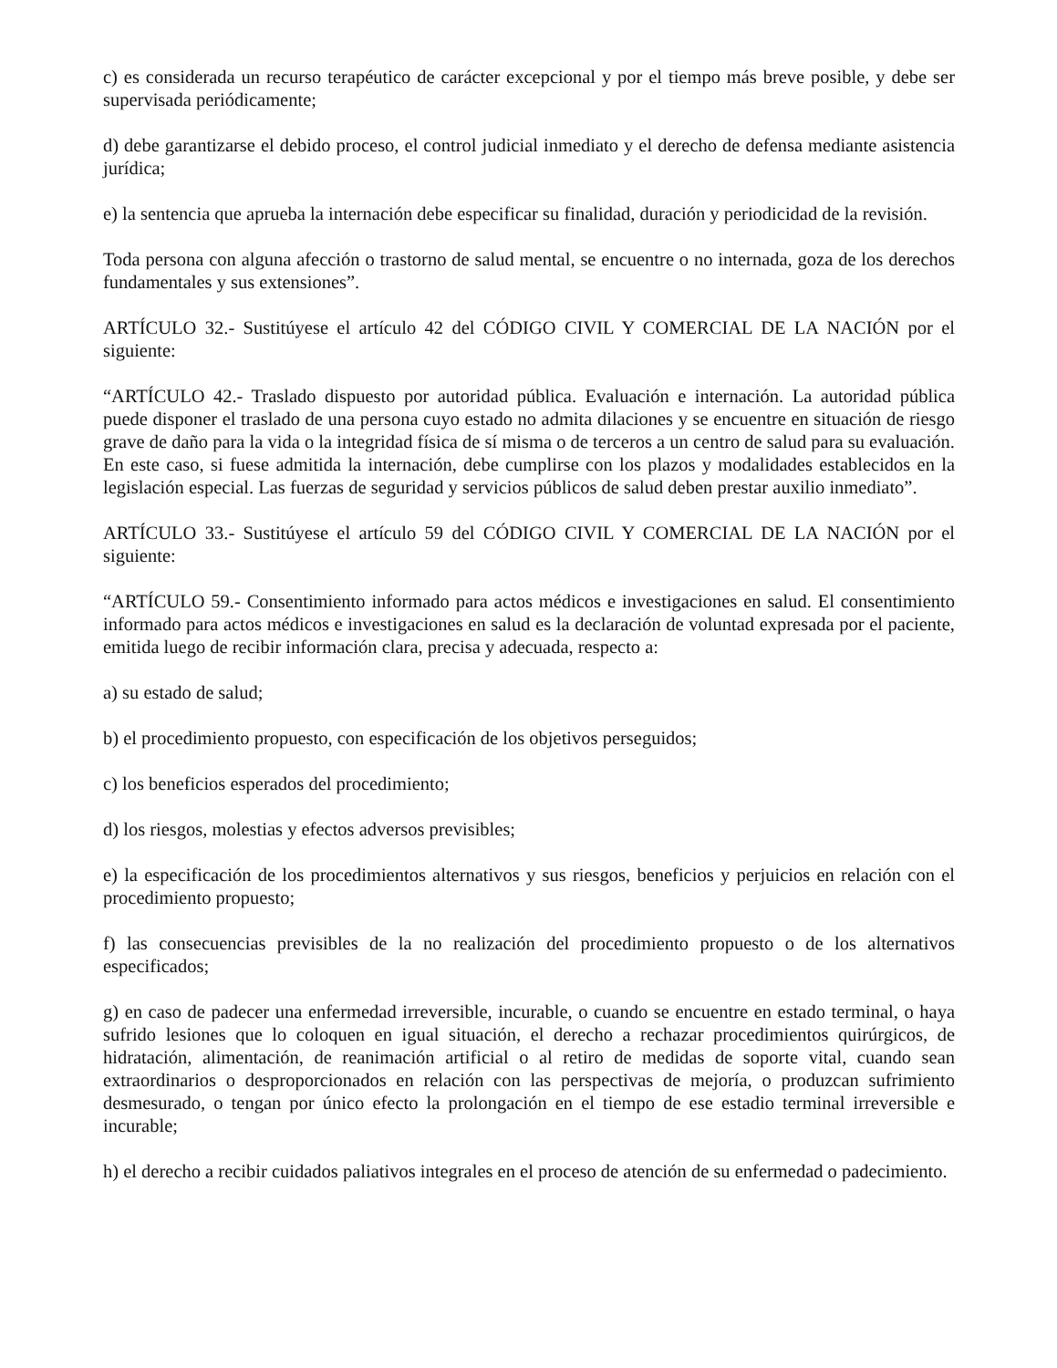c) es considerada un recurso terapéutico de carácter excepcional y por el tiempo más breve posible, y debe ser supervisada periódicamente;
d) debe garantizarse el debido proceso, el control judicial inmediato y el derecho de defensa mediante asistencia jurídica;
e) la sentencia que aprueba la internación debe especificar su finalidad, duración y periodicidad de la revisión.
Toda persona con alguna afección o trastorno de salud mental, se encuentre o no internada, goza de los derechos fundamentales y sus extensiones”.
ARTÍCULO 32.- Sustitúyese el artículo 42 del CÓDIGO CIVIL Y COMERCIAL DE LA NACIÓN por el siguiente:
“ARTÍCULO 42.- Traslado dispuesto por autoridad pública. Evaluación e internación. La autoridad pública puede disponer el traslado de una persona cuyo estado no admita dilaciones y se encuentre en situación de riesgo grave de daño para la vida o la integridad física de sí misma o de terceros a un centro de salud para su evaluación. En este caso, si fuese admitida la internación, debe cumplirse con los plazos y modalidades establecidos en la legislación especial. Las fuerzas de seguridad y servicios públicos de salud deben prestar auxilio inmediato”.
ARTÍCULO 33.- Sustitúyese el artículo 59 del CÓDIGO CIVIL Y COMERCIAL DE LA NACIÓN por el siguiente:
“ARTÍCULO 59.- Consentimiento informado para actos médicos e investigaciones en salud. El consentimiento informado para actos médicos e investigaciones en salud es la declaración de voluntad expresada por el paciente, emitida luego de recibir información clara, precisa y adecuada, respecto a:
a) su estado de salud;
b) el procedimiento propuesto, con especificación de los objetivos perseguidos;
c) los beneficios esperados del procedimiento;
d) los riesgos, molestias y efectos adversos previsibles;
e) la especificación de los procedimientos alternativos y sus riesgos, beneficios y perjuicios en relación con el procedimiento propuesto;
f) las consecuencias previsibles de la no realización del procedimiento propuesto o de los alternativos especificados;
g) en caso de padecer una enfermedad irreversible, incurable, o cuando se encuentre en estado terminal, o haya sufrido lesiones que lo coloquen en igual situación, el derecho a rechazar procedimientos quirúrgicos, de hidratación, alimentación, de reanimación artificial o al retiro de medidas de soporte vital, cuando sean extraordinarios o desproporcionados en relación con las perspectivas de mejoría, o produzcan sufrimiento desmesurado, o tengan por único efecto la prolongación en el tiempo de ese estadio terminal irreversible e incurable;
h) el derecho a recibir cuidados paliativos integrales en el proceso de atención de su enfermedad o padecimiento.